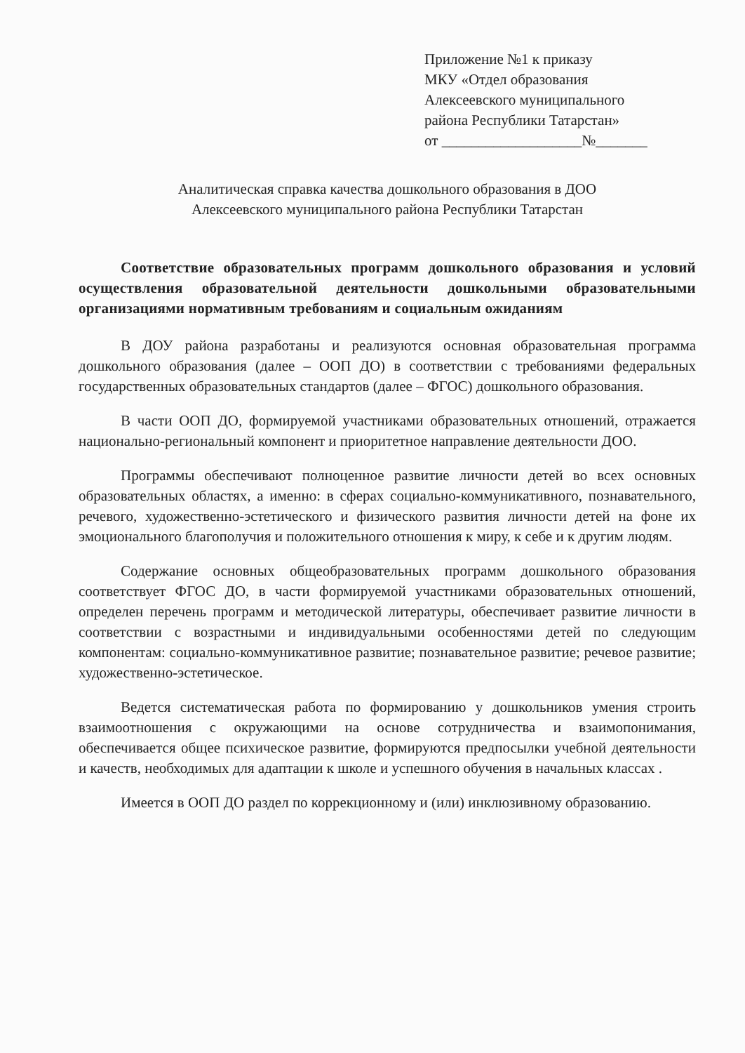Приложение №1 к приказу
МКУ «Отдел образования
Алексеевского муниципального
района Республики Татарстан»
от ___________________№_______
Аналитическая справка качества дошкольного образования в ДОО
Алексеевского муниципального района Республики Татарстан
Соответствие образовательных программ дошкольного образования и условий осуществления образовательной деятельности дошкольными образовательными организациями нормативным требованиям и социальным ожиданиям
В ДОУ района разработаны и реализуются основная образовательная программа дошкольного образования (далее – ООП ДО) в соответствии с требованиями федеральных государственных образовательных стандартов (далее – ФГОС) дошкольного образования.
В части ООП ДО, формируемой участниками образовательных отношений, отражается национально-региональный компонент и приоритетное направление деятельности ДОО.
Программы обеспечивают полноценное развитие личности детей во всех основных образовательных областях, а именно: в сферах социально-коммуникативного, познавательного, речевого, художественно-эстетического и физического развития личности детей на фоне их эмоционального благополучия и положительного отношения к миру, к себе и к другим людям.
Содержание основных общеобразовательных программ дошкольного образования соответствует ФГОС ДО, в части формируемой участниками образовательных отношений, определен перечень программ и методической литературы, обеспечивает развитие личности в соответствии с возрастными и индивидуальными особенностями детей по следующим компонентам: социально-коммуникативное развитие; познавательное развитие; речевое развитие; художественно-эстетическое.
Ведется систематическая работа по формированию у дошкольников умения строить взаимоотношения с окружающими на основе сотрудничества и взаимопонимания, обеспечивается общее психическое развитие, формируются предпосылки учебной деятельности и качеств, необходимых для адаптации к школе и успешного обучения в начальных классах .
Имеется в ООП ДО раздел по коррекционному и (или) инклюзивному образованию.